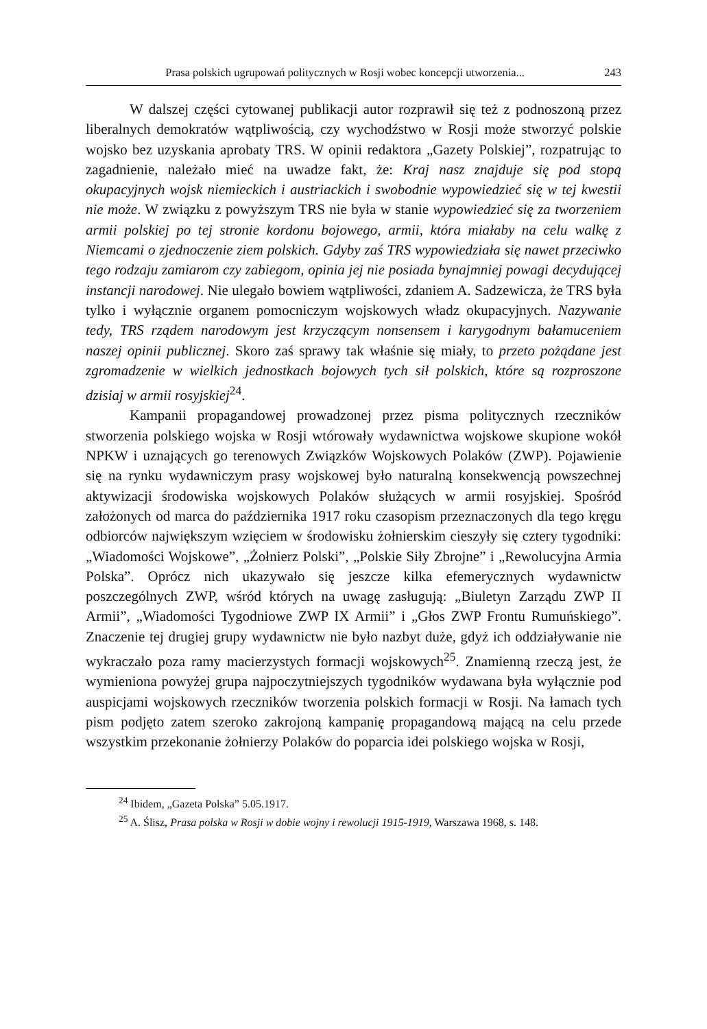Prasa polskich ugrupowań politycznych w Rosji wobec koncepcji utworzenia... 243
W dalszej części cytowanej publikacji autor rozprawił się też z podnoszoną przez liberalnych demokratów wątpliwością, czy wychodźstwo w Rosji może stworzyć polskie wojsko bez uzyskania aprobaty TRS. W opinii redaktora „Gazety Polskiej”, rozpatrując to zagadnienie, należało mieć na uwadze fakt, że: Kraj nasz znajduje się pod stopą okupacyjnych wojsk niemieckich i austriackich i swobodnie wypowiedzieć się w tej kwestii nie może. W związku z powyższym TRS nie była w stanie wypowiedzieć się za tworzeniem armii polskiej po tej stronie kordonu bojowego, armii, która miałaby na celu walkę z Niemcami o zjednoczenie ziem polskich. Gdyby zaś TRS wypowiedziała się nawet przeciwko tego rodzaju zamiarom czy zabiegom, opinia jej nie posiada bynajmniej powagi decydującej instancji narodowej. Nie ulegało bowiem wątpliwości, zdaniem A. Sadzewicza, że TRS była tylko i wyłącznie organem pomocniczym wojskowych władz okupacyjnych. Nazywanie tedy, TRS rządem narodowym jest krzyczącym nonsensem i karygodnym bałamuceniem naszej opinii publicznej. Skoro zaś sprawy tak właśnie się miały, to przeto pożądane jest zgromadzenie w wielkich jednostkach bojowych tych sił polskich, które są rozproszone dzisiaj w armii rosyjskiej<sup>24</sup>.
Kampanii propagandowej prowadzonej przez pisma politycznych rzeczników stworzenia polskiego wojska w Rosji wtórowały wydawnictwa wojskowe skupione wokół NPKW i uznających go terenowych Związków Wojskowych Polaków (ZWP). Pojawienie się na rynku wydawniczym prasy wojskowej było naturalną konsekwencją powszechnej aktywizacji środowiska wojskowych Polaków służących w armii rosyjskiej. Spośród założonych od marca do października 1917 roku czasopism przeznaczonych dla tego kręgu odbiorców największym wzięciem w środowisku żołnierskim cieszyły się cztery tygodniki: „Wiadomości Wojskowe”, „Żołnierz Polski”, „Polskie Siły Zbrojne” i „Rewolucyjna Armia Polska”. Oprócz nich ukazywało się jeszcze kilka efemerycznych wydawnictw poszczególnych ZWP, wśród których na uwagę zasługują: „Biuletyn Zarządu ZWP II Armii”, „Wiadomości Tygodniowe ZWP IX Armii” i „Głos ZWP Frontu Rumuńskiego”. Znaczenie tej drugiej grupy wydawnictw nie było nazbyt duże, gdyż ich oddziaływanie nie wykraczało poza ramy macierzystych formacji wojskowych<sup>25</sup>. Znamienną rzeczą jest, że wymieniona powyżej grupa najpoczytniejszych tygodników wydawana była wyłącznie pod auspicjami wojskowych rzeczników tworzenia polskich formacji w Rosji. Na łamach tych pism podjęto zatem szeroko zakrojoną kampanię propagandową mającą na celu przede wszystkim przekonanie żołnierzy Polaków do poparcia idei polskiego wojska w Rosji,
<sup>24</sup> Ibidem, „Gazeta Polska” 5.05.1917.
<sup>25</sup> A. Ślisz, Prasa polska w Rosji w dobie wojny i rewolucji 1915-1919, Warszawa 1968, s. 148.